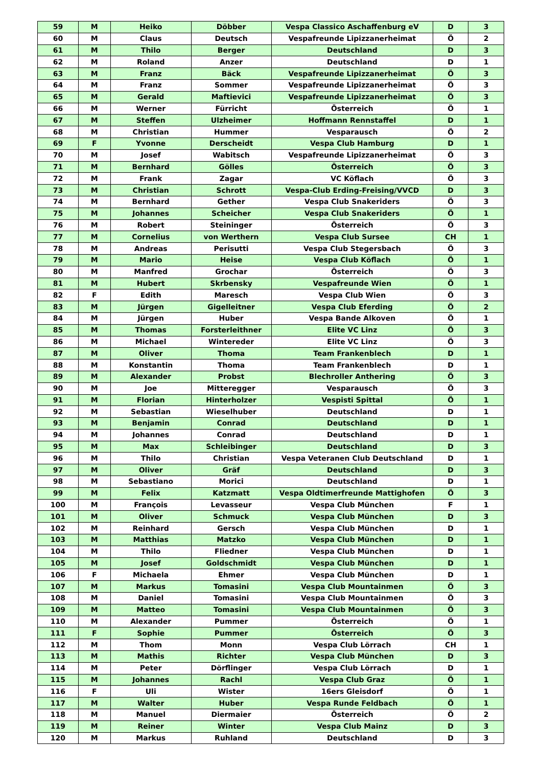| 59 | M | Heiko | Döbber | Vespa Classico Aschaffenburg eV | D | 3 |
| 60 | M | Claus | Deutsch | Vespafreunde Lipizzanerheimat | Ö | 2 |
| 61 | M | Thilo | Berger | Deutschland | D | 3 |
| 62 | M | Roland | Anzer | Deutschland | D | 1 |
| 63 | M | Franz | Bäck | Vespafreunde Lipizzanerheimat | Ö | 3 |
| 64 | M | Franz | Sommer | Vespafreunde Lipizzanerheimat | Ö | 3 |
| 65 | M | Gerald | Maftievici | Vespafreunde Lipizzanerheimat | Ö | 3 |
| 66 | M | Werner | Fürricht | Österreich | Ö | 1 |
| 67 | M | Steffen | Ulzheimer | Hoffmann Rennstaffel | D | 1 |
| 68 | M | Christian | Hummer | Vesparausch | Ö | 2 |
| 69 | F | Yvonne | Derscheidt | Vespa Club Hamburg | D | 1 |
| 70 | M | Josef | Wabitsch | Vespafreunde Lipizzanerheimat | Ö | 3 |
| 71 | M | Bernhard | Gölles | Österreich | Ö | 3 |
| 72 | M | Frank | Zagar | VC Köflach | Ö | 3 |
| 73 | M | Christian | Schrott | Vespa-Club Erding-Freising/VVCD | D | 3 |
| 74 | M | Bernhard | Gether | Vespa Club Snakeriders | Ö | 3 |
| 75 | M | Johannes | Scheicher | Vespa Club Snakeriders | Ö | 1 |
| 76 | M | Robert | Steininger | Österreich | Ö | 3 |
| 77 | M | Cornelius | von Werthern | Vespa Club Sursee | CH | 1 |
| 78 | M | Andreas | Perisutti | Vespa Club Stegersbach | Ö | 3 |
| 79 | M | Mario | Heise | Vespa Club Köflach | Ö | 1 |
| 80 | M | Manfred | Grochar | Österreich | Ö | 3 |
| 81 | M | Hubert | Skrbensky | Vespafreunde Wien | Ö | 1 |
| 82 | F | Edith | Maresch | Vespa Club Wien | Ö | 3 |
| 83 | M | Jürgen | Gigelleitner | Vespa Club Eferding | Ö | 2 |
| 84 | M | Jürgen | Huber | Vespa Bande Alkoven | Ö | 1 |
| 85 | M | Thomas | Forsterleithner | Elite VC Linz | Ö | 3 |
| 86 | M | Michael | Wintereder | Elite VC Linz | Ö | 3 |
| 87 | M | Oliver | Thoma | Team Frankenblech | D | 1 |
| 88 | M | Konstantin | Thoma | Team Frankenblech | D | 1 |
| 89 | M | Alexander | Probst | Blechroller Anthering | Ö | 3 |
| 90 | M | Joe | Mitteregger | Vesparausch | Ö | 3 |
| 91 | M | Florian | Hinterholzer | Vespisti Spittal | Ö | 1 |
| 92 | M | Sebastian | Wieselhuber | Deutschland | D | 1 |
| 93 | M | Benjamin | Conrad | Deutschland | D | 1 |
| 94 | M | Johannes | Conrad | Deutschland | D | 1 |
| 95 | M | Max | Schleibinger | Deutschland | D | 3 |
| 96 | M | Thilo | Christian | Vespa Veteranen Club Deutschland | D | 1 |
| 97 | M | Oliver | Gräf | Deutschland | D | 3 |
| 98 | M | Sebastiano | Morici | Deutschland | D | 1 |
| 99 | M | Felix | Katzmatt | Vespa Oldtimerfreunde Mattighofen | Ö | 3 |
| 100 | M | François | Levasseur | Vespa Club München | F | 1 |
| 101 | M | Oliver | Schmuck | Vespa Club München | D | 3 |
| 102 | M | Reinhard | Gersch | Vespa Club München | D | 1 |
| 103 | M | Matthias | Matzko | Vespa Club München | D | 1 |
| 104 | M | Thilo | Fliedner | Vespa Club München | D | 1 |
| 105 | M | Josef | Goldschmidt | Vespa Club München | D | 1 |
| 106 | F | Michaela | Ehmer | Vespa Club München | D | 1 |
| 107 | M | Markus | Tomasini | Vespa Club Mountainmen | Ö | 3 |
| 108 | M | Daniel | Tomasini | Vespa Club Mountainmen | Ö | 3 |
| 109 | M | Matteo | Tomasini | Vespa Club Mountainmen | Ö | 3 |
| 110 | M | Alexander | Pummer | Österreich | Ö | 1 |
| 111 | F | Sophie | Pummer | Österreich | Ö | 3 |
| 112 | M | Thom | Monn | Vespa Club Lörrach | CH | 1 |
| 113 | M | Mathis | Richter | Vespa Club München | D | 3 |
| 114 | M | Peter | Dörflinger | Vespa Club Lörrach | D | 1 |
| 115 | M | Johannes | Rachl | Vespa Club Graz | Ö | 1 |
| 116 | F | Uli | Wister | 16ers Gleisdorf | Ö | 1 |
| 117 | M | Walter | Huber | Vespa Runde Feldbach | Ö | 1 |
| 118 | M | Manuel | Diermaier | Österreich | Ö | 2 |
| 119 | M | Reiner | Winter | Vespa Club Mainz | D | 3 |
| 120 | M | Markus | Ruhland | Deutschland | D | 3 |